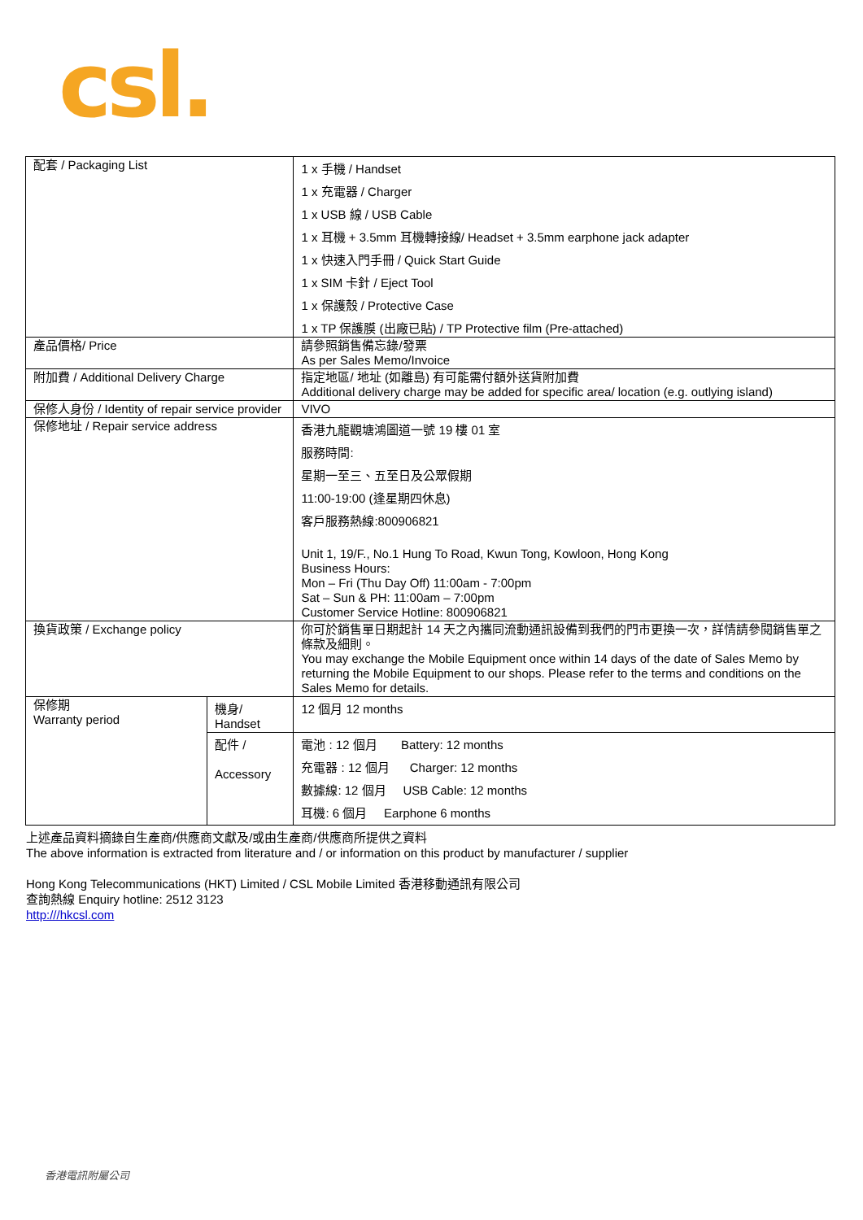csl.
| 配套 / Packaging List | | 1 x 手機 / Handset 1 x 充電器 / Charger 1 x USB 線 / USB Cable 1 x 耳機 + 3.5mm 耳機轉接線/ Headset + 3.5mm earphone jack adapter 1 x 快速入門手冊 / Quick Start Guide 1 x SIM 卡針 / Eject Tool 1 x 保護殼 / Protective Case 1 x TP 保護膜 (出廠已貼) / TP Protective film (Pre-attached) |
| 產品價格/ Price | | 請參照銷售備忘錄/發票 As per Sales Memo/Invoice |
| 附加費 / Additional Delivery Charge | | 指定地區/ 地址 (如離島) 有可能需付額外送貨附加費 Additional delivery charge may be added for specific area/ location (e.g. outlying island) |
| 保修人身份 / Identity of repair service provider | | VIVO |
| 保修地址 / Repair service address | | 香港九龍觀塘鴻圖道一號 19 樓 01 室 服務時間: 星期一至三、五至日及公眾假期 11:00-19:00 (逢星期四休息) 客戶服務熱線:800906821 Unit 1, 19/F., No.1 Hung To Road, Kwun Tong, Kowloon, Hong Kong Business Hours: Mon – Fri (Thu Day Off) 11:00am - 7:00pm Sat – Sun & PH: 11:00am – 7:00pm Customer Service Hotline: 800906821 |
| 換貨政策 / Exchange policy | | 你可於銷售單日期起計 14 天之內攜同流動通訊設備到我們的門市更換一次，詳情請參閱銷售單之條款及細則。 You may exchange the Mobile Equipment once within 14 days of the date of Sales Memo by returning the Mobile Equipment to our shops. Please refer to the terms and conditions on the Sales Memo for details. |
| 保修期 Warranty period | 機身/ Handset | 12 個月 12 months |
| | 配件 / Accessory | 電池 : 12 個月 Battery: 12 months 充電器 : 12 個月 Charger: 12 months 數據線: 12 個月 USB Cable: 12 months 耳機: 6 個月 Earphone 6 months |
上述產品資料摘錄自生產商/供應商文獻及/或由生產商/供應商所提供之資料
The above information is extracted from literature and / or information on this product by manufacturer / supplier
Hong Kong Telecommunications (HKT) Limited / CSL Mobile Limited 香港移動通訊有限公司
查詢熱線 Enquiry hotline: 2512 3123
http:///hkcsl.com
香港電訊附屬公司